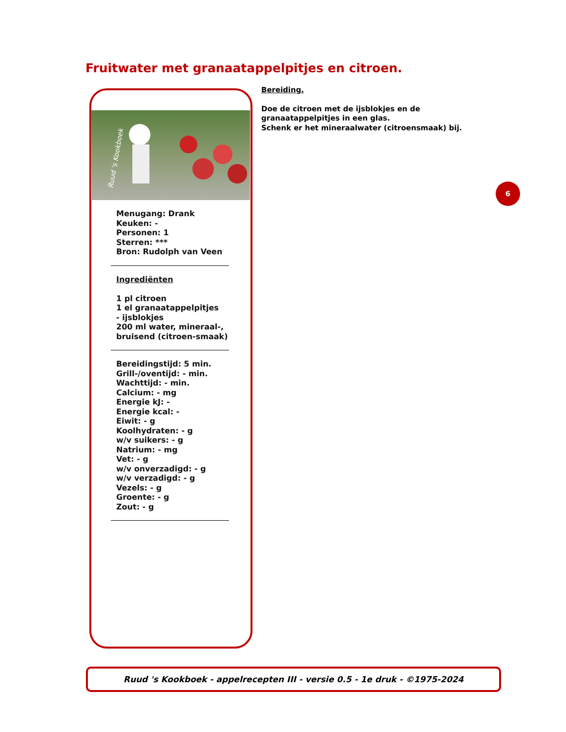Fruitwater met granaatappelpitjes en citroen.
Ruud 's Kookboek
Menugang: Drank
Keuken: -
Personen: 1
Sterren: ***
Bron: Rudolph van Veen
Ingrediënten
1 pl citroen
1 el granaatappelpitjes
- ijsblokjes
200 ml water, mineraal-, bruisend (citroen-smaak)
Bereidingstijd: 5 min.
Grill-/oventijd: - min.
Wachttijd: - min.
Calcium: - mg
Energie kJ: -
Energie kcal: -
Eiwit: - g
Koolhydraten: - g
w/v suikers: - g
Natrium: - mg
Vet: - g
w/v onverzadigd: - g
w/v verzadigd: - g
Vezels: - g
Groente: - g
Zout: - g
Bereiding.
Doe de citroen met de ijsblokjes en de granaatappelpitjes in een glas.
Schenk er het mineraalwater (citroensmaak) bij.
6
Ruud 's Kookboek - appelrecepten III - versie 0.5 - 1e druk - ©1975-2024